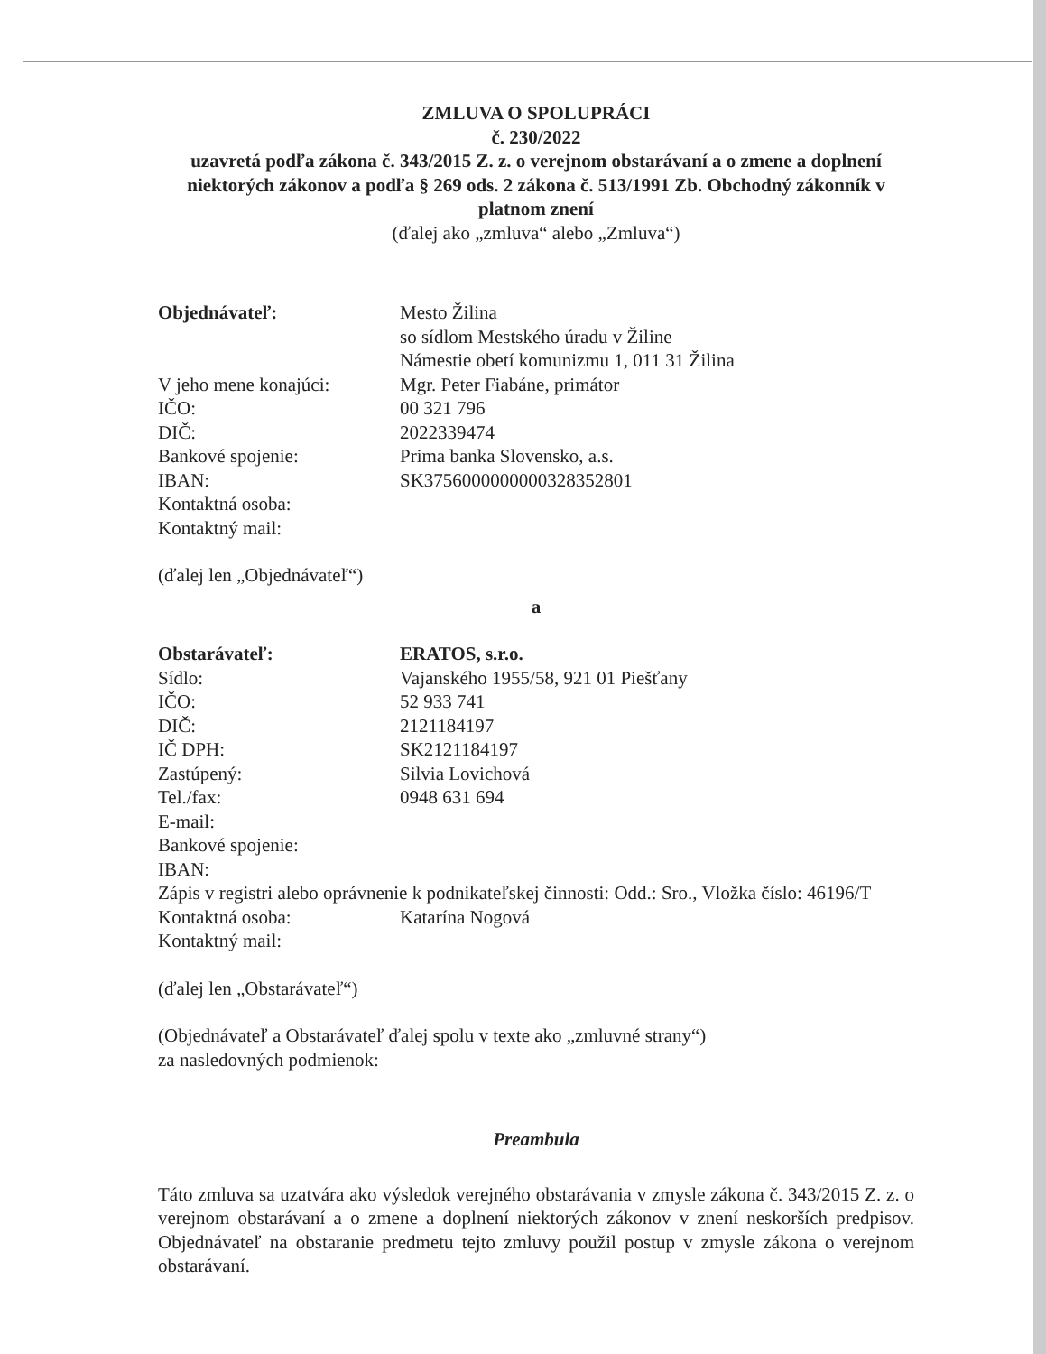ZMLUVA O SPOLUPRÁCI
č. 230/2022
uzavretá podľa zákona č. 343/2015 Z. z. o verejnom obstarávaní a o zmene a doplnení niektorých zákonov a podľa § 269 ods. 2 zákona č. 513/1991 Zb. Obchodný zákonník v platnom znení
(ďalej ako „zmluva“ alebo „Zmluva“)
Objednávateľ: Mesto Žilina
so sídlom Mestského úradu v Žiline
Námestie obetí komunizmu 1, 011 31 Žilina
V jeho mene konajúci: Mgr. Peter Fiabáne, primátor
IČO: 00 321 796
DIČ: 2022339474
Bankové spojenie: Prima banka Slovensko, a.s.
IBAN: SK3756000000000328352801
Kontaktná osoba:
Kontaktný mail:
(ďalej len „Objednávateľ“)
a
Obstarávateľ: ERATOS, s.r.o.
Sídlo: Vajanského 1955/58, 921 01 Piešťany
IČO: 52 933 741
DIČ: 2121184197
IČ DPH: SK2121184197
Zastúpený: Silvia Lovichová
Tel./fax: 0948 631 694
E-mail:
Bankové spojenie:
IBAN:
Zápis v registri alebo oprávnenie k podnikateľskej činnosti: Odd.: Sro., Vložka číslo: 46196/T
Kontaktná osoba: Katarína Nogová
Kontaktný mail:
(ďalej len „Obstarávateľ“)
(Objednávateľ a Obstarávateľ ďalej spolu v texte ako „zmluvné strany“)
za nasledovných podmienok:
Preambula
Táto zmluva sa uzatvára ako výsledok verejného obstarávania v zmysle zákona č. 343/2015 Z. z. o verejnom obstarávaní a o zmene a doplnení niektorých zákonov v znení neskorších predpisov. Objednávateľ na obstaranie predmetu tejto zmluvy použil postup v zmysle zákona o verejnom obstarávaní.